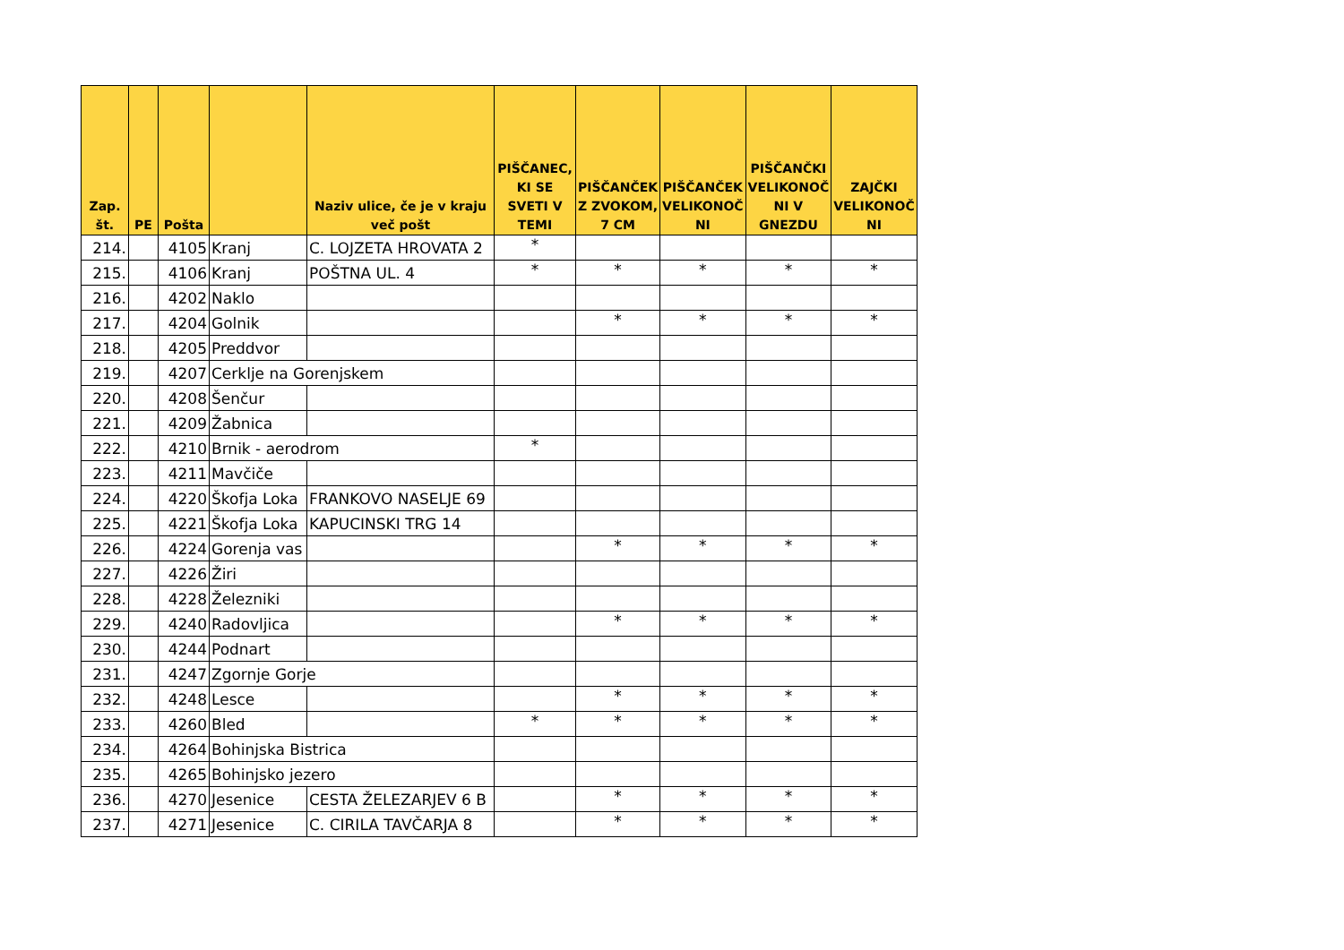| Zap. št. | PE | Pošta | | Naziv ulice, če je v kraju več pošt | PIŠČANEC, KI SE SVETI V TEMI | PIŠČANČEK Z ZVOKOM, 7 CM | PIŠČANČEK VELIKONOČ NI | PIŠČANČKI VELIKONOČ NI V GNEZDU | ZAJČKI VELIKONOČ NI |
| --- | --- | --- | --- | --- | --- | --- | --- | --- | --- |
| 214. | | 4105 | Kranj | C. LOJZETA HROVATA 2 | * | | | | |
| 215. | | 4106 | Kranj | POŠTNA UL. 4 | * | * | * | * | * |
| 216. | | 4202 | Naklo | | | | | | |
| 217. | | 4204 | Golnik | | | * | * | * | * |
| 218. | | 4205 | Preddvor | | | | | | |
| 219. | | 4207 | Cerklje na Gorenjskem | | | | | | |
| 220. | | 4208 | Šenčur | | | | | | |
| 221. | | 4209 | Žabnica | | | | | | |
| 222. | | 4210 | Brnik - aerodrom | | * | | | | |
| 223. | | 4211 | Mavčiče | | | | | | |
| 224. | | 4220 | Škofja Loka | FRANKOVO NASELJE 69 | | | | | |
| 225. | | 4221 | Škofja Loka | KAPUCINSKI TRG 14 | | | | | |
| 226. | | 4224 | Gorenja vas | | | * | * | * | * |
| 227. | | 4226 | Žiri | | | | | | |
| 228. | | 4228 | Železniki | | | | | | |
| 229. | | 4240 | Radovljica | | | * | * | * | * |
| 230. | | 4244 | Podnart | | | | | | |
| 231. | | 4247 | Zgornje Gorje | | | | | | |
| 232. | | 4248 | Lesce | | | * | * | * | * |
| 233. | | 4260 | Bled | | * | * | * | * | * |
| 234. | | 4264 | Bohinjska Bistrica | | | | | | |
| 235. | | 4265 | Bohinjsko jezero | | | | | | |
| 236. | | 4270 | Jesenice | CESTA ŽELEZARJEV 6 B | | * | * | * | * |
| 237. | | 4271 | Jesenice | C. CIRILA TAVČARJA 8 | | * | * | * | * |